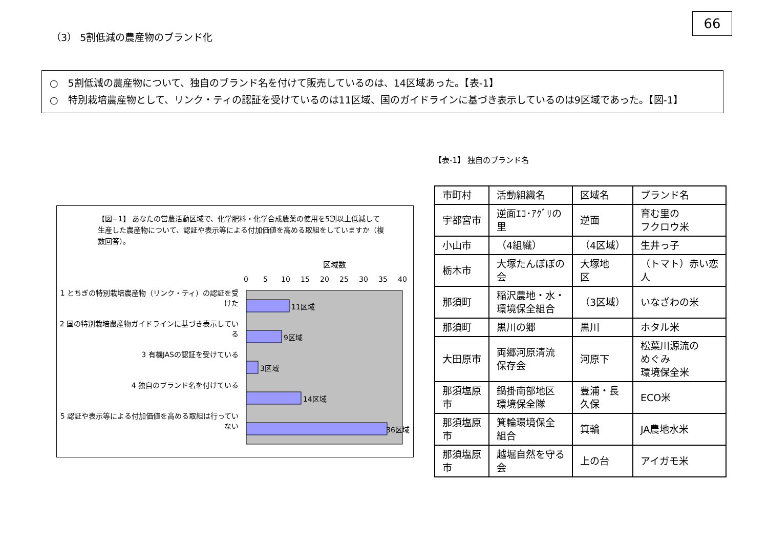66
（3） 5割低減の農産物のブランド化
○　5割低減の農産物について、独自のブランド名を付けて販売しているのは、14区域あった。【表-1】
○　特別栽培農産物として、リンク・ティの認証を受けているのは11区域、国のガイドラインに基づき表示しているのは9区域であった。【図-1】
【図−1】 あなたの営農活動区域で、化学肥料・化学合成農薬の使用を5割以上低減して生産した農産物について、認証や表示等による付加価値を高める取組をしていますか（複数回答）。
1 とちぎの特別栽培農産物（リンク・ティ）の認証を受けた
2 国の特別栽培農産物ガイドラインに基づき表示している
3 有機JASの認証を受けている
4 独自のブランド名を付けている
5 認証や表示等による付加価値を高める取組は行っていない
区域数
0
5
10
15
20
25
30
35
40
11区域
9区域
3区域
14区域
36区域
【表-1】 独自のブランド名
| 市町村 | 活動組織名 | 区域名 | ブランド名 |
| 宇都宮市 | 逆面ｴｺ･ｱｸﾞﾘの 里 | 逆面 | 育む里の フクロウ米 |
| 小山市 | （4組織） | （4区域） | 生井っ子 |
| 栃木市 | 大塚たんぽぽの 会 | 大塚地 区 | （トマト）赤い恋 人 |
| 那須町 | 稲沢農地・水・ 環境保全組合 | （3区域） | いなざわの米 |
| 那須町 | 黒川の郷 | 黒川 | ホタル米 |
| 大田原市 | 両郷河原清流 保存会 | 河原下 | 松葉川源流の めぐみ 環境保全米 |
| 那須塩原 市 | 鍋掛南部地区 環境保全隊 | 豊浦・長 久保 | ECO米 |
| 那須塩原 市 | 箕輪環境保全 組合 | 箕輪 | JA農地水米 |
| 那須塩原 市 | 越堀自然を守る 会 | 上の台 | アイガモ米 |